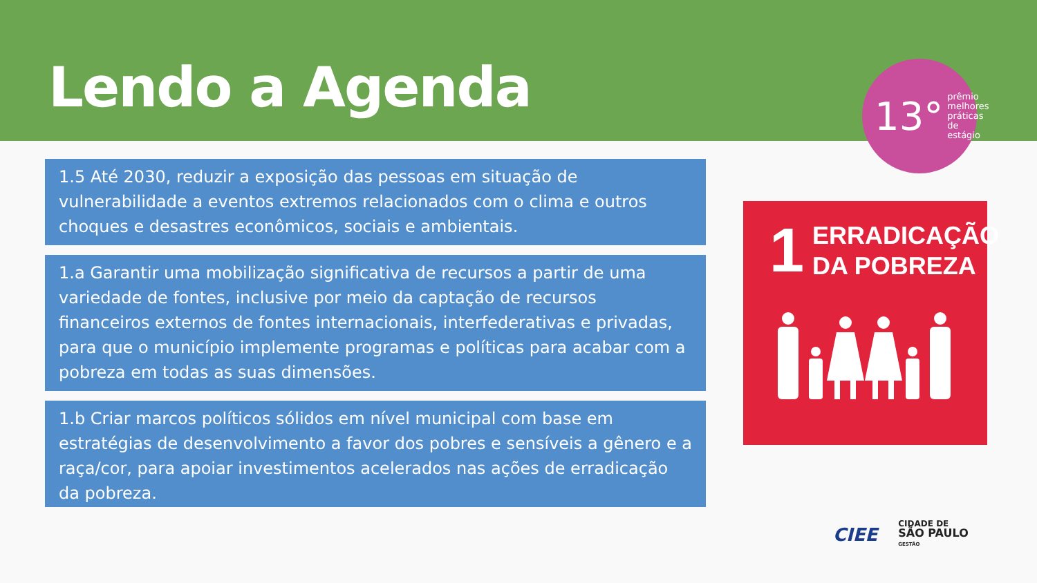Lendo a Agenda
13° prêmio
melhores
práticas
de estágio
1.5 Até 2030, reduzir a exposição das pessoas em situação de vulnerabilidade a eventos extremos relacionados com o clima e outros choques e desastres econômicos, sociais e ambientais.
1.a Garantir uma mobilização significativa de recursos a partir de uma variedade de fontes, inclusive por meio da captação de recursos financeiros externos de fontes internacionais, interfederativas e privadas, para que o município implemente programas e políticas para acabar com a pobreza em todas as suas dimensões.
1.b Criar marcos políticos sólidos em nível municipal com base em estratégias de desenvolvimento a favor dos pobres e sensíveis a gênero e a raça/cor, para apoiar investimentos acelerados nas ações de erradicação da pobreza.
1
ERRADICAÇÃO
DA POBREZA
CIEE CIDADE DE
SÃO PAULO
GESTÃO